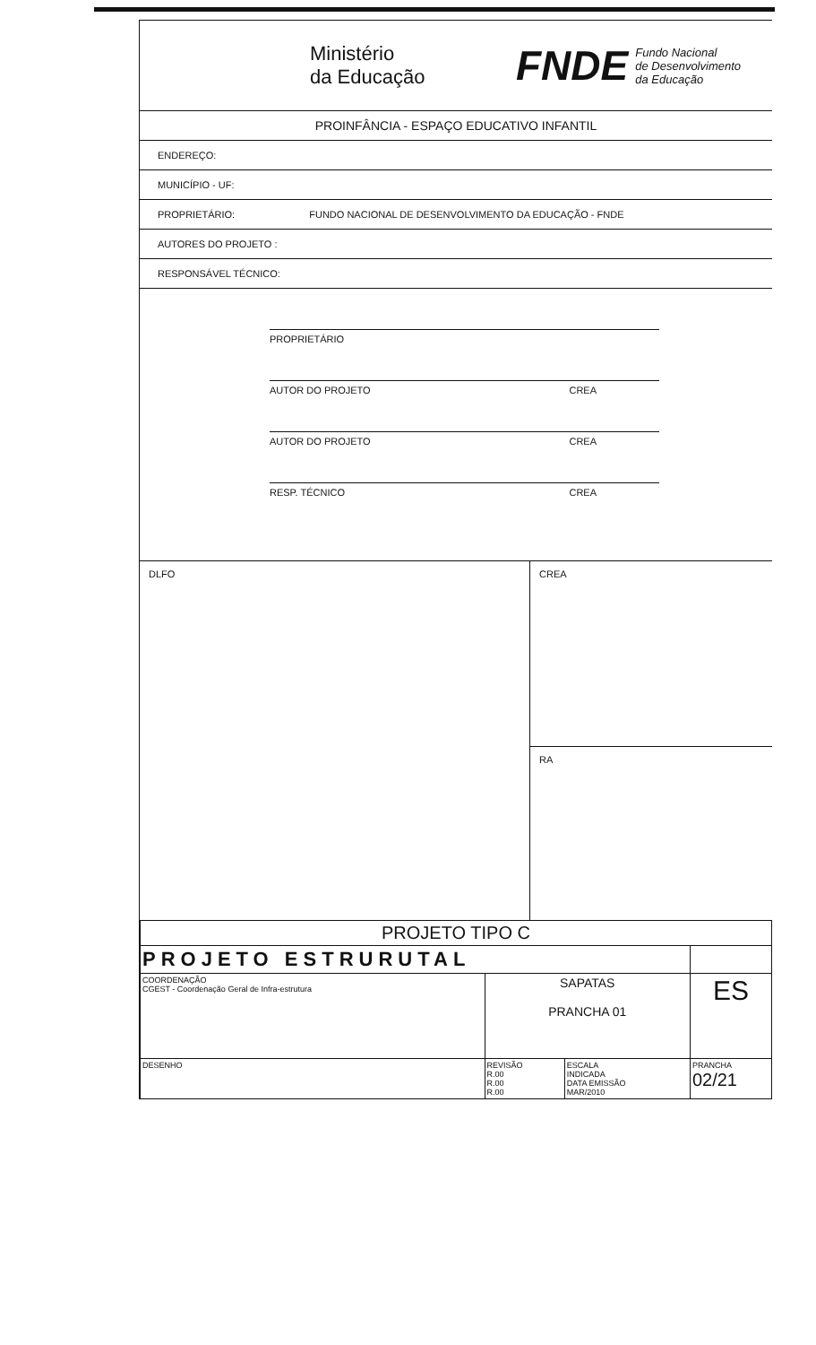Ministério
da Educação
FNDE
Fundo Nacional
de Desenvolvimento
da Educação
PROINFÂNCIA - ESPAÇO EDUCATIVO INFANTIL
ENDEREÇO:
MUNICÍPIO - UF:
PROPRIETÁRIO: FUNDO NACIONAL DE DESENVOLVIMENTO DA EDUCAÇÃO - FNDE
AUTORES DO PROJETO :
RESPONSÁVEL TÉCNICO:
PROPRIETÁRIO
AUTOR DO PROJETO CREA
AUTOR DO PROJETO CREA
RESP. TÉCNICO CREA
DLFO
CREA
RA
| PROJETO TIPO C | | | |
| PROJETO ESTRURUTAL | | | |
| COORDENAÇÃO CGEST - Coordenação Geral de Infra-estrutura | SAPATAS PRANCHA 01 | | ES |
| DESENHO | REVISÃO R.00 R.00 R.00 | ESCALA INDICADA DATA EMISSÃO MAR/2010 | PRANCHA 02/21 |